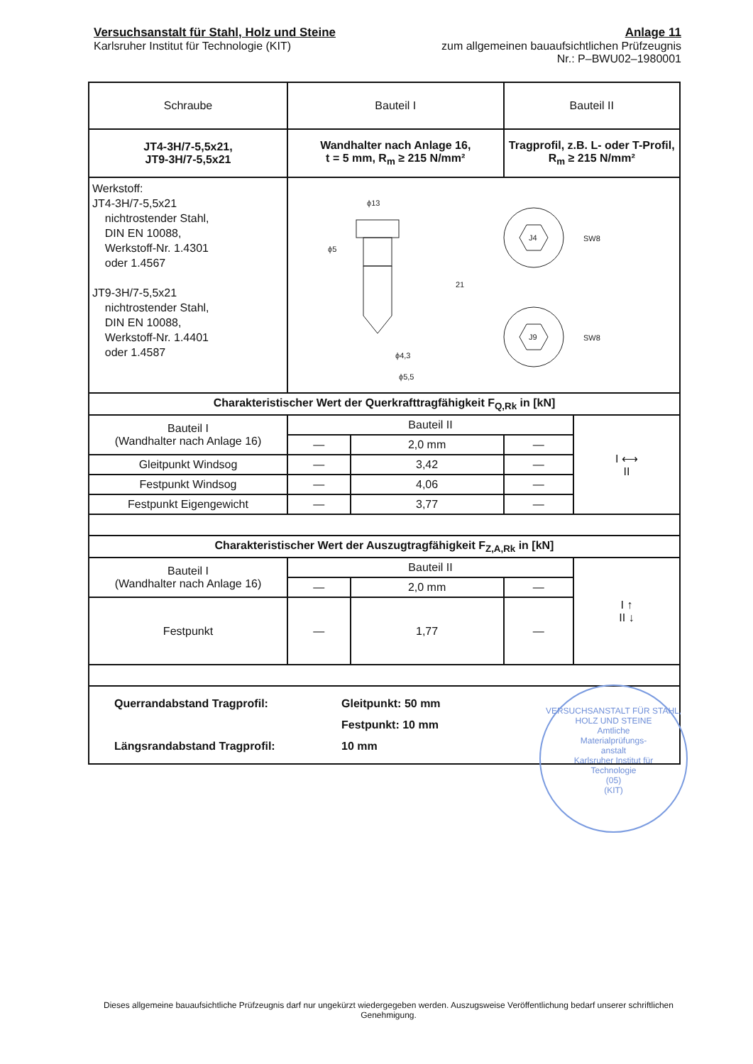Versuchsanstalt für Stahl, Holz und Steine
Karlsruher Institut für Technologie (KIT)
Anlage 11
zum allgemeinen bauaufsichtlichen Prüfzeugnis
Nr.: P–BWU02–1980001
| Schraube | Bauteil I | | Bauteil II | |
| JT4-3H/7-5,5x21, JT9-3H/7-5,5x21 | Wandhalter nach Anlage 16, t = 5 mm, R<sub>m</sub> ≥ 215 N/mm² | | Tragprofil, z.B. L- oder T-Profil, R<sub>m</sub> ≥ 215 N/mm² | |
| Werkstoff: JT4-3H/7-5,5x21 nichtrostender Stahl, DIN EN 10088, Werkstoff-Nr. 1.4301 oder 1.4567 JT9-3H/7-5,5x21 nichtrostender Stahl, DIN EN 10088, Werkstoff-Nr. 1.4401 oder 1.4587 | ϕ13 ϕ5 ϕ4,3 ϕ5,5 21 J4 J9 SW8 SW8 | | | |
| Charakteristischer Wert der Querkrafttragfähigkeit F<sub>Q,Rk</sub> in [kN] | | | | |
| Bauteil I (Wandhalter nach Anlage 16) | Bauteil II | | | I ⟷ II |
| | — | 2,0 mm | — | |
| Gleitpunkt Windsog | — | 3,42 | — | |
| Festpunkt Windsog | — | 4,06 | — | |
| Festpunkt Eigengewicht | — | 3,77 | — | |
| Charakteristischer Wert der Auszugtragfähigkeit F<sub>Z,A,Rk</sub> in [kN] | | | | |
| Bauteil I (Wandhalter nach Anlage 16) | Bauteil II | | | I ↑ II ↓ |
| | — | 2,0 mm | — | |
| Festpunkt | — | 1,77 | — | |
| Querrandabstand Tragprofil: Längsrandabstand Tragprofil: Gleitpunkt: 50 mm Festpunkt: 10 mm 10 mm | | | | |
VERSUCHSANSTALT FÜR STAHL, HOLZ UND STEINE
Amtliche
Materialprüfungs-
anstalt
Karlsruher Institut für
Technologie
(05)
(KIT)
Dieses allgemeine bauaufsichtliche Prüfzeugnis darf nur ungekürzt wiedergegeben werden. Auszugsweise Veröffentlichung bedarf unserer schriftlichen Genehmigung.